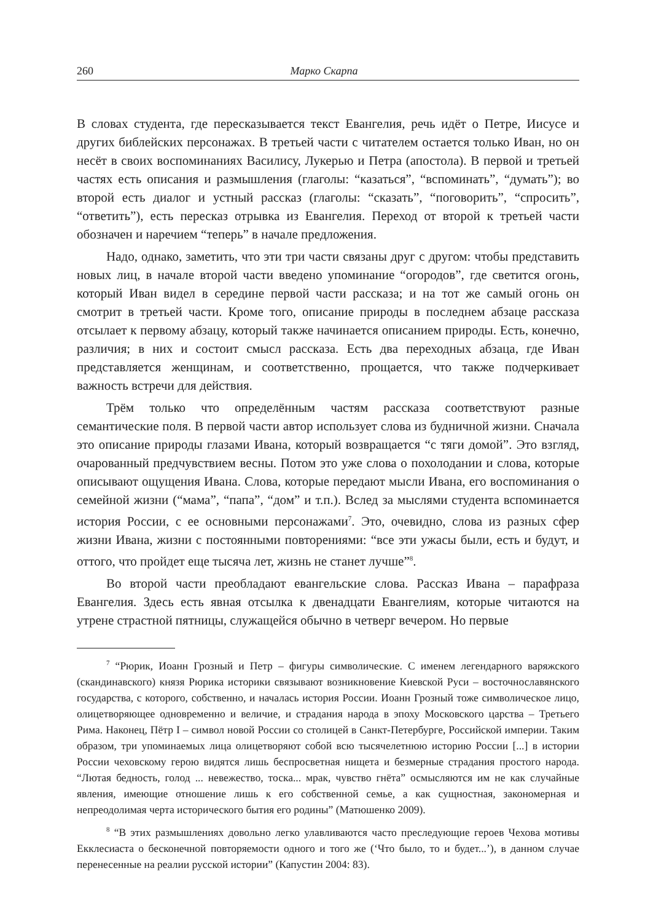260 Марко Скарпа
В словах студента, где пересказывается текст Евангелия, речь идёт о Петре, Иисусе и других библейских персонажах. В третьей части с читателем остается только Иван, но он несёт в своих воспоминаниях Василису, Лукерью и Петра (апостола). В первой и третьей частях есть описания и размышления (глаголы: “казаться”, “вспоминать”, “думать”); во второй есть диалог и устный рассказ (глаголы: “сказать”, “поговорить”, “спросить”, “ответить”), есть пересказ отрывка из Евангелия. Переход от второй к третьей части обозначен и наречием “теперь” в начале предложения.
Надо, однако, заметить, что эти три части связаны друг с другом: чтобы представить новых лиц, в начале второй части введено упоминание “огородов”, где светится огонь, который Иван видел в середине первой части рассказа; и на тот же самый огонь он смотрит в третьей части. Кроме того, описание природы в последнем абзаце рассказа отсылает к первому абзацу, который также начинается описанием природы. Есть, конечно, различия; в них и состоит смысл рассказа. Есть два переходных абзаца, где Иван представляется женщинам, и соответственно, прощается, что также подчеркивает важность встречи для действия.
Трём только что определённым частям рассказа соответствуют разные семантические поля. В первой части автор использует слова из будничной жизни. Сначала это описание природы глазами Ивана, который возвращается “с тяги домой”. Это взгляд, очарованный предчувствием весны. Потом это уже слова о похолодании и слова, которые описывают ощущения Ивана. Слова, которые передают мысли Ивана, его воспоминания о семейной жизни (“мама”, “папа”, “дом” и т.п.). Вслед за мыслями студента вспоминается история России, с ее основными персонажами<sup>7</sup>. Это, очевидно, слова из разных сфер жизни Ивана, жизни с постоянными повторениями: “все эти ужасы были, есть и будут, и оттого, что пройдет еще тысяча лет, жизнь не станет лучше”<sup>8</sup>.
Во второй части преобладают евангельские слова. Рассказ Ивана – парафраза Евангелия. Здесь есть явная отсылка к двенадцати Евангелиям, которые читаются на утрене страстной пятницы, служащейся обычно в четверг вечером. Но первые
<sup>7</sup> “Рюрик, Иоанн Грозный и Петр – фигуры символические. С именем легендарного варяжского (скандинавского) князя Рюрика историки связывают возникновение Киевской Руси – восточнославянского государства, с которого, собственно, и началась история России. Иоанн Грозный тоже символическое лицо, олицетворяющее одновременно и величие, и страдания народа в эпоху Московского царства – Третьего Рима. Наконец, Пётр I – символ новой России со столицей в Санкт-Петербурге, Российской империи. Таким образом, три упоминаемых лица олицетворяют собой всю тысячелетнюю историю России [...] в истории России чеховскому герою видятся лишь беспросветная нищета и безмерные страдания простого народа. “Лютая бедность, голод ... невежество, тоска... мрак, чувство гнёта” осмысляются им не как случайные явления, имеющие отношение лишь к его собственной семье, а как сущностная, закономерная и непреодолимая черта исторического бытия его родины” (Матюшенко 2009).
<sup>8</sup> “В этих размышлениях довольно легко улавливаются часто преследующие героев Чехова мотивы Екклесиаста о бесконечной повторяемости одного и того же (‘Что было, то и будет...’), в данном случае перенесенные на реалии русской истории” (Капустин 2004: 83).